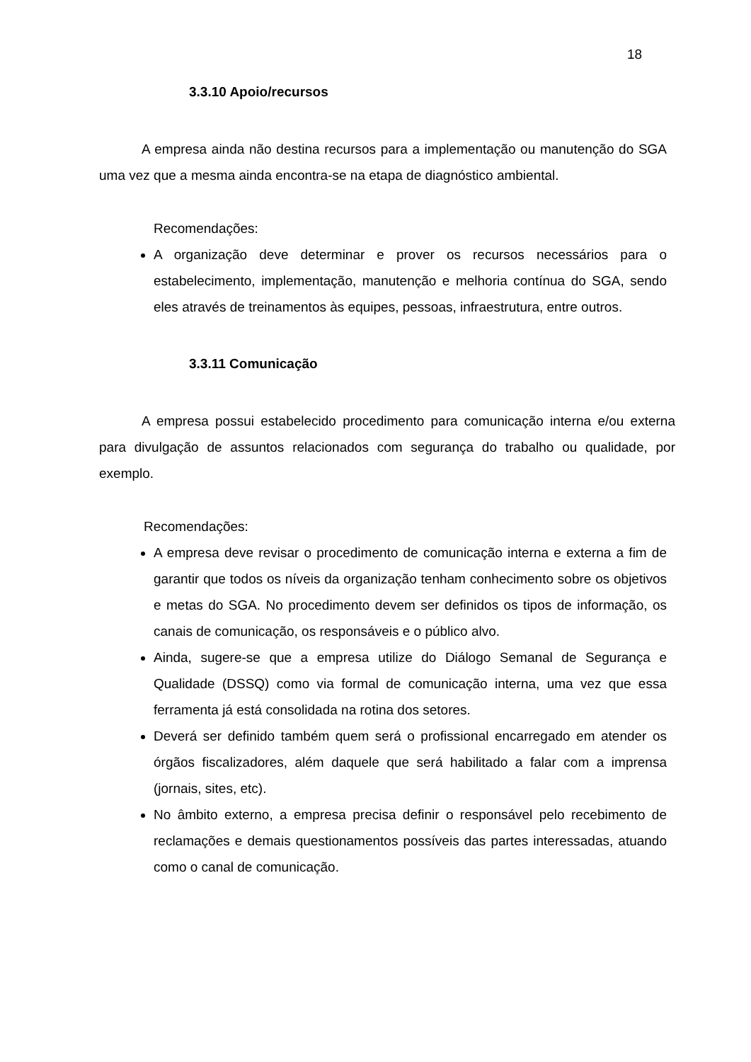18
3.3.10 Apoio/recursos
A empresa ainda não destina recursos para a implementação ou manutenção do SGA uma vez que a mesma ainda encontra-se na etapa de diagnóstico ambiental.
Recomendações:
A organização deve determinar e prover os recursos necessários para o estabelecimento, implementação, manutenção e melhoria contínua do SGA, sendo eles através de treinamentos às equipes, pessoas, infraestrutura, entre outros.
3.3.11 Comunicação
A empresa possui estabelecido procedimento para comunicação interna e/ou externa para divulgação de assuntos relacionados com segurança do trabalho ou qualidade, por exemplo.
Recomendações:
A empresa deve revisar o procedimento de comunicação interna e externa a fim de garantir que todos os níveis da organização tenham conhecimento sobre os objetivos e metas do SGA. No procedimento devem ser definidos os tipos de informação, os canais de comunicação, os responsáveis e o público alvo.
Ainda, sugere-se que a empresa utilize do Diálogo Semanal de Segurança e Qualidade (DSSQ) como via formal de comunicação interna, uma vez que essa ferramenta já está consolidada na rotina dos setores.
Deverá ser definido também quem será o profissional encarregado em atender os órgãos fiscalizadores, além daquele que será habilitado a falar com a imprensa (jornais, sites, etc).
No âmbito externo, a empresa precisa definir o responsável pelo recebimento de reclamações e demais questionamentos possíveis das partes interessadas, atuando como o canal de comunicação.